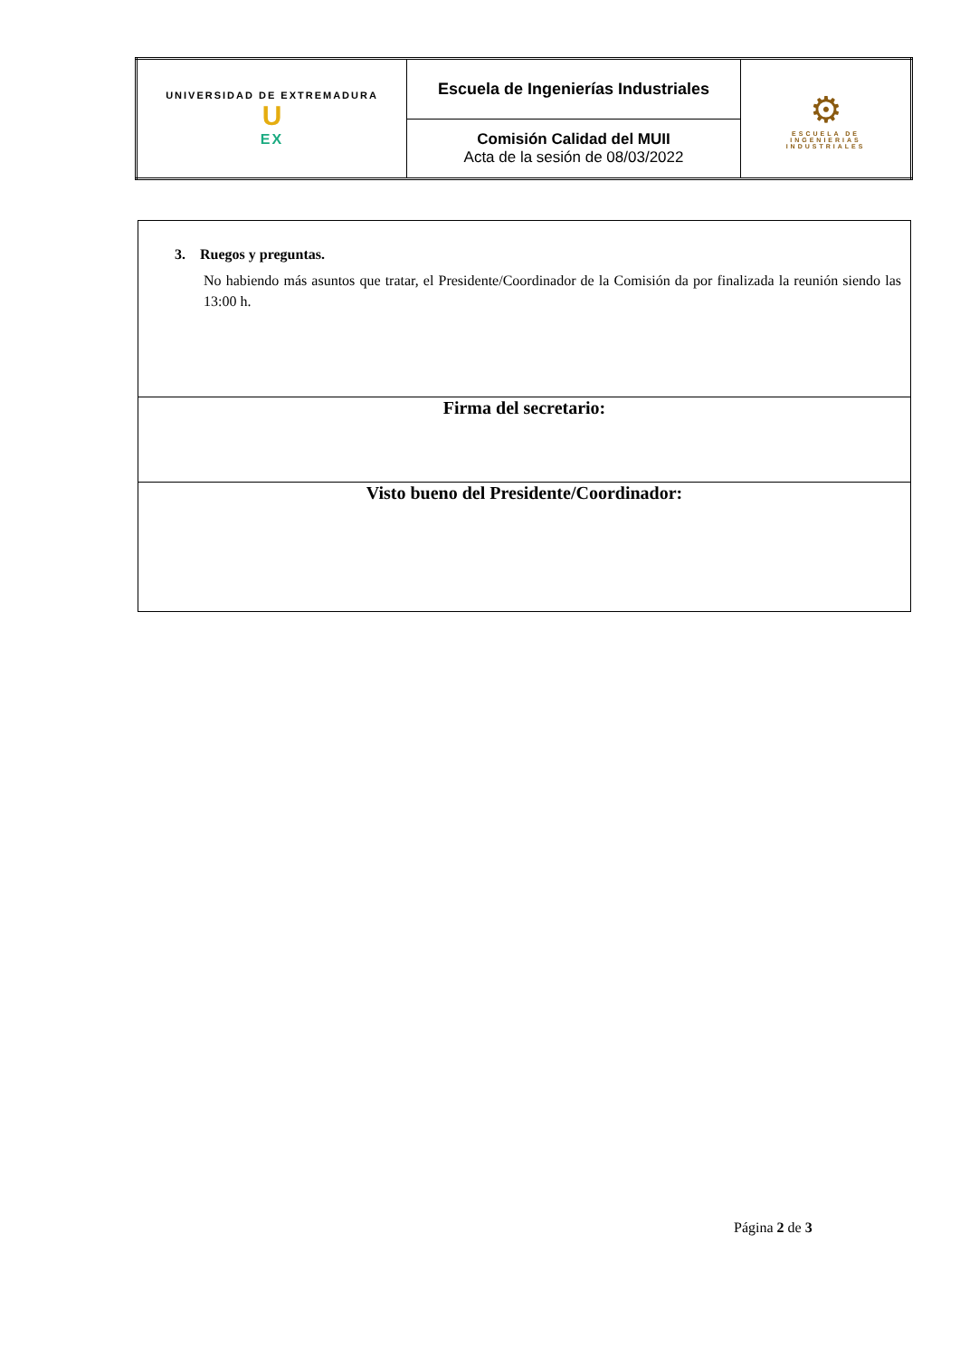| UNIVERSIDAD DE EXTREMADURA U EX | Escuela de Ingenierías Industriales | ⚙ ESCUELA DE INGENIERIAS INDUSTRIALES |
| | Comisión Calidad del MUII Acta de la sesión de 08/03/2022 | |
| 3. Ruegos y preguntas. No habiendo más asuntos que tratar, el Presidente/Coordinador de la Comisión da por finalizada la reunión siendo las 13:00 h. |
| Firma del secretario: |
| Visto bueno del Presidente/Coordinador: |
Página 2 de 3